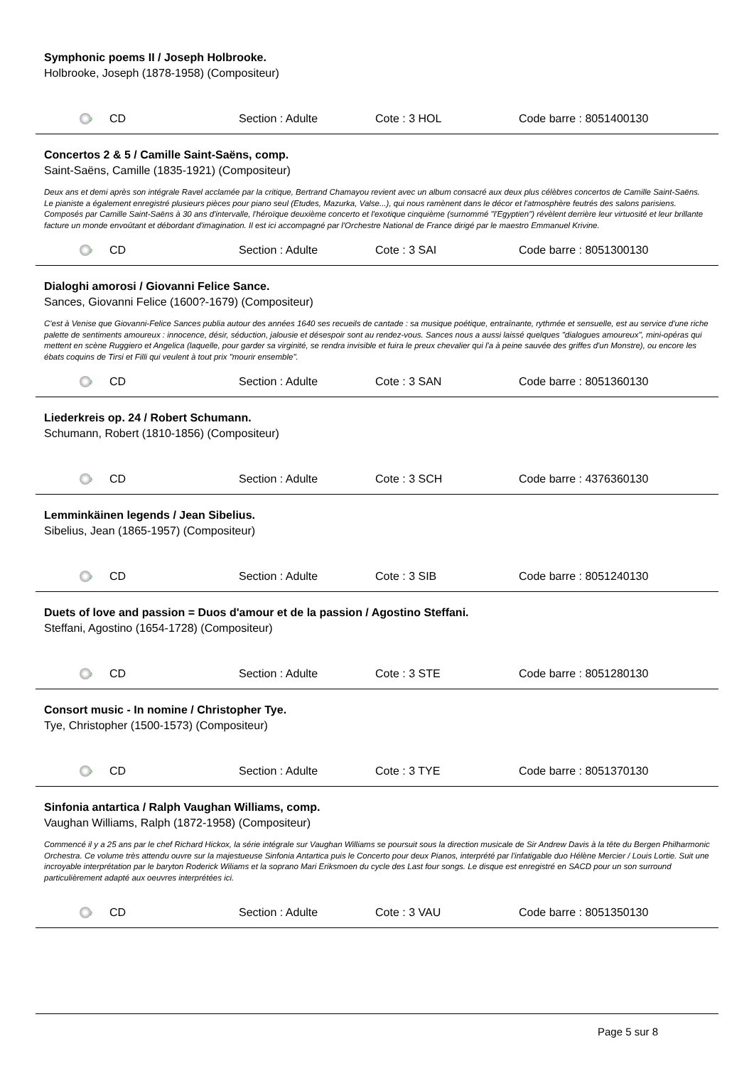Symphonic poems II / Joseph Holbrooke.
Holbrooke, Joseph (1878-1958) (Compositeur)
♪
CD Section : Adulte Cote : 3 HOL Code barre : 8051400130
Concertos 2 & 5 / Camille Saint-Saëns, comp.
Saint-Saëns, Camille (1835-1921) (Compositeur)
Deux ans et demi après son intégrale Ravel acclamée par la critique, Bertrand Chamayou revient avec un album consacré aux deux plus célèbres concertos de Camille Saint-Saëns. Le pianiste a également enregistré plusieurs pièces pour piano seul (Etudes, Mazurka, Valse...), qui nous ramènent dans le décor et l'atmosphère feutrés des salons parisiens. Composés par Camille Saint-Saëns à 30 ans d'intervalle, l'héroïque deuxième concerto et l'exotique cinquième (surnommé "l'Egyptien") révèlent derrière leur virtuosité et leur brillante facture un monde envoûtant et débordant d'imagination. Il est ici accompagné par l'Orchestre National de France dirigé par le maestro Emmanuel Krivine.
♪
CD Section : Adulte Cote : 3 SAI Code barre : 8051300130
Dialoghi amorosi / Giovanni Felice Sance.
Sances, Giovanni Felice (1600?-1679) (Compositeur)
C'est à Venise que Giovanni-Felice Sances publia autour des années 1640 ses recueils de cantade : sa musique poétique, entraînante, rythmée et sensuelle, est au service d'une riche palette de sentiments amoureux : innocence, désir, séduction, jalousie et désespoir sont au rendez-vous. Sances nous a aussi laissé quelques "dialogues amoureux", mini-opéras qui mettent en scène Ruggiero et Angelica (laquelle, pour garder sa virginité, se rendra invisible et fuira le preux chevalier qui l'a à peine sauvée des griffes d'un Monstre), ou encore les ébats coquins de Tirsi et Filli qui veulent à tout prix "mourir ensemble".
♪
CD Section : Adulte Cote : 3 SAN Code barre : 8051360130
Liederkreis op. 24 / Robert Schumann.
Schumann, Robert (1810-1856) (Compositeur)
♪
CD Section : Adulte Cote : 3 SCH Code barre : 4376360130
Lemminkäinen legends / Jean Sibelius.
Sibelius, Jean (1865-1957) (Compositeur)
♪
CD Section : Adulte Cote : 3 SIB Code barre : 8051240130
Duets of love and passion = Duos d'amour et de la passion / Agostino Steffani.
Steffani, Agostino (1654-1728) (Compositeur)
♪
CD Section : Adulte Cote : 3 STE Code barre : 8051280130
Consort music - In nomine / Christopher Tye.
Tye, Christopher (1500-1573) (Compositeur)
♪
CD Section : Adulte Cote : 3 TYE Code barre : 8051370130
Sinfonia antartica / Ralph Vaughan Williams, comp.
Vaughan Williams, Ralph (1872-1958) (Compositeur)
Commencé il y a 25 ans par le chef Richard Hickox, la série intégrale sur Vaughan Williams se poursuit sous la direction musicale de Sir Andrew Davis à la tête du Bergen Philharmonic Orchestra. Ce volume très attendu ouvre sur la majestueuse Sinfonia Antartica puis le Concerto pour deux Pianos, interprété par l'infatigable duo Hélène Mercier / Louis Lortie. Suit une incroyable interprétation par le baryton Roderick Wiliams et la soprano Mari Eriksmoen du cycle des Last four songs. Le disque est enregistré en SACD pour un son surround particulièrement adapté aux oeuvres interprétées ici.
♪
CD Section : Adulte Cote : 3 VAU Code barre : 8051350130
Page 5 sur 8